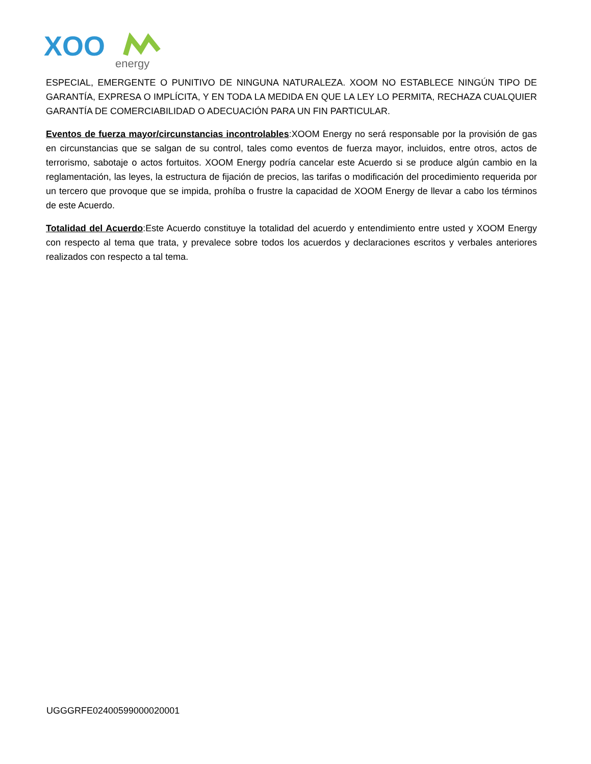XOO
energy
ESPECIAL, EMERGENTE O PUNITIVO DE NINGUNA NATURALEZA. XOOM NO ESTABLECE NINGÚN TIPO DE GARANTÍA, EXPRESA O IMPLÍCITA, Y EN TODA LA MEDIDA EN QUE LA LEY LO PERMITA, RECHAZA CUALQUIER GARANTÍA DE COMERCIABILIDAD O ADECUACIÓN PARA UN FIN PARTICULAR.
Eventos de fuerza mayor/circunstancias incontrolables:XOOM Energy no será responsable por la provisión de gas en circunstancias que se salgan de su control, tales como eventos de fuerza mayor, incluidos, entre otros, actos de terrorismo, sabotaje o actos fortuitos. XOOM Energy podría cancelar este Acuerdo si se produce algún cambio en la reglamentación, las leyes, la estructura de fijación de precios, las tarifas o modificación del procedimiento requerida por un tercero que provoque que se impida, prohíba o frustre la capacidad de XOOM Energy de llevar a cabo los términos de este Acuerdo.
Totalidad del Acuerdo:Este Acuerdo constituye la totalidad del acuerdo y entendimiento entre usted y XOOM Energy con respecto al tema que trata, y prevalece sobre todos los acuerdos y declaraciones escritos y verbales anteriores realizados con respecto a tal tema.
UGGGRFE02400599000020001